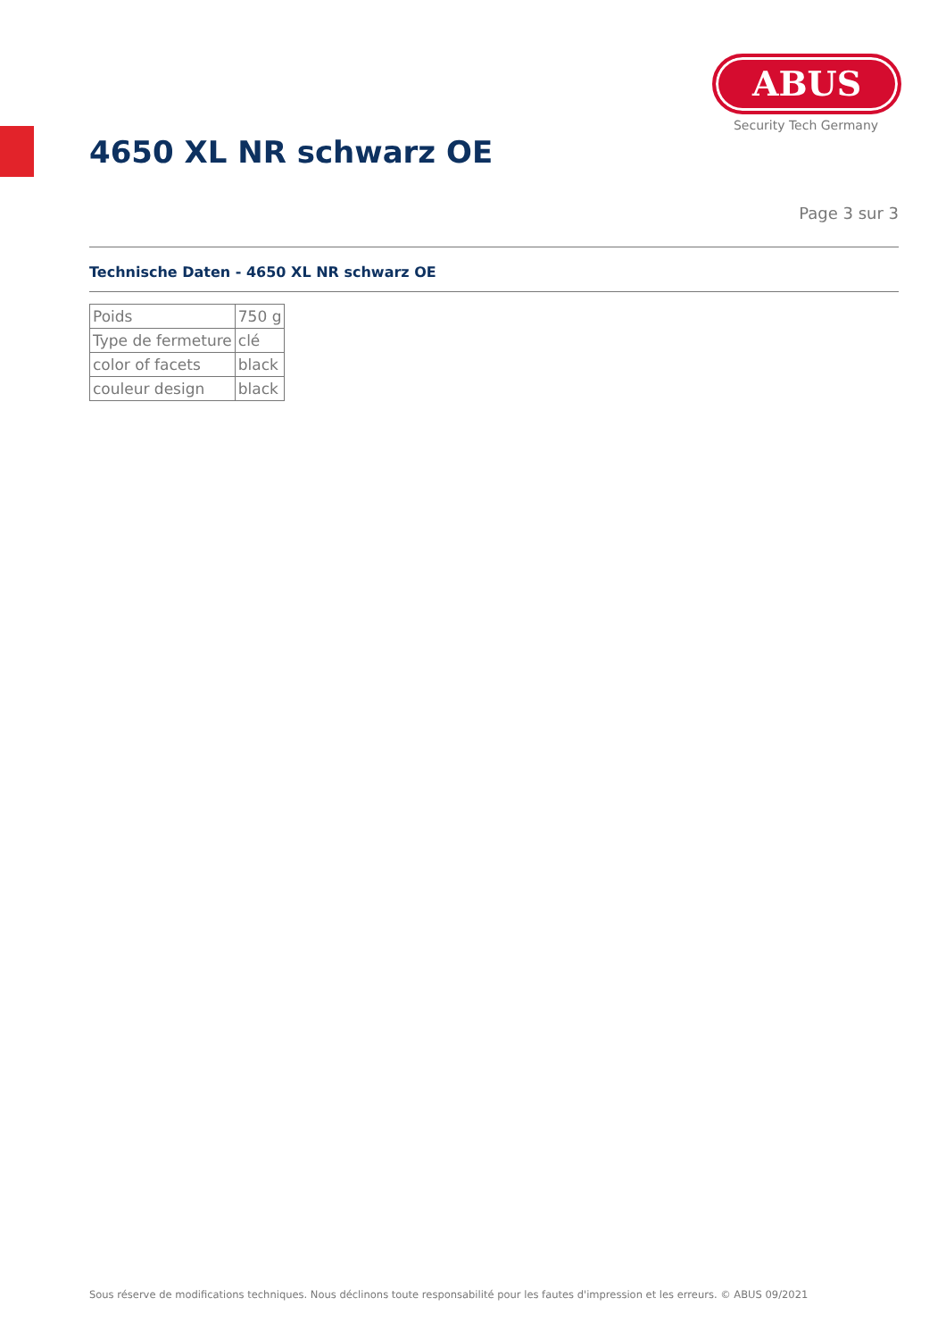ABUS
Security Tech Germany
4650 XL NR schwarz OE
Page 3 sur 3
Technische Daten - 4650 XL NR schwarz OE
| Poids | 750 g |
| Type de fermeture | clé |
| color of facets | black |
| couleur design | black |
Sous réserve de modifications techniques. Nous déclinons toute responsabilité pour les fautes d'impression et les erreurs. © ABUS 09/2021